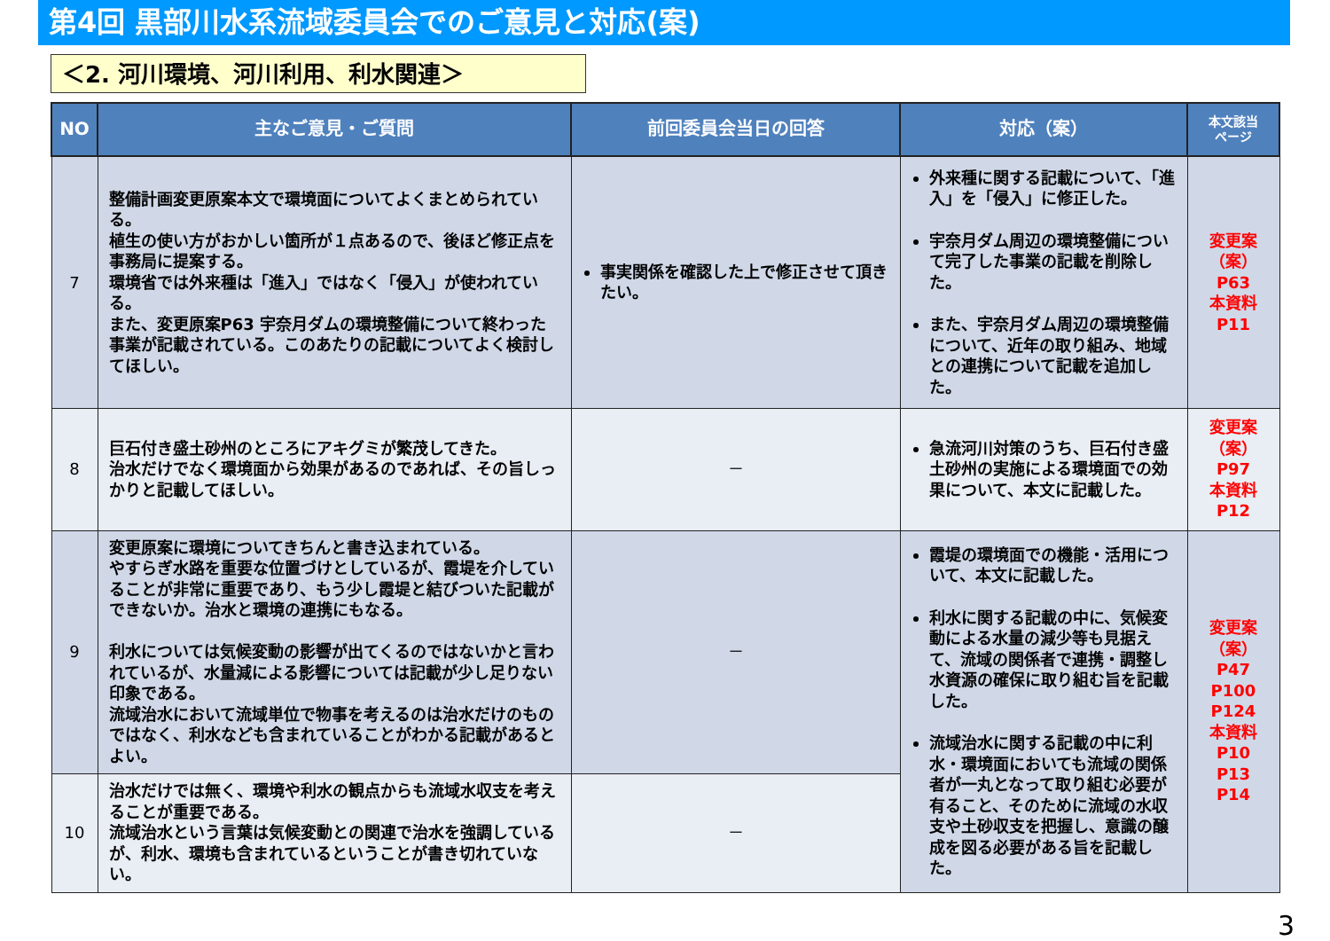第4回 黒部川水系流域委員会でのご意見と対応(案)
＜2. 河川環境、河川利用、利水関連＞
| NO | 主なご意見・ご質問 | 前回委員会当日の回答 | 対応（案） | 本文該当 ページ |
| --- | --- | --- | --- | --- |
| 7 | 整備計画変更原案本文で環境面についてよくまとめられている。 植生の使い方がおかしい箇所が１点あるので、後ほど修正点を事務局に提案する。 環境省では外来種は「進入」ではなく「侵入」が使われている。 また、変更原案P63 宇奈月ダムの環境整備について終わった事業が記載されている。このあたりの記載についてよく検討してほしい。 | 事実関係を確認した上で修正させて頂きたい。 | 外来種に関する記載について、「進入」を「侵入」に修正した。 宇奈月ダム周辺の環境整備について完了した事業の記載を削除した。 また、宇奈月ダム周辺の環境整備について、近年の取り組み、地域との連携について記載を追加した。 | 変更案 （案） P63 本資料 P11 |
| 8 | 巨石付き盛土砂州のところにアキグミが繁茂してきた。 治水だけでなく環境面から効果があるのであれば、その旨しっかりと記載してほしい。 | － | 急流河川対策のうち、巨石付き盛土砂州の実施による環境面での効果について、本文に記載した。 | 変更案 （案） P97 本資料 P12 |
| 9 | 変更原案に環境についてきちんと書き込まれている。 やすらぎ水路を重要な位置づけとしているが、霞堤を介していることが非常に重要であり、もう少し霞堤と結びついた記載ができないか。治水と環境の連携にもなる。 利水については気候変動の影響が出てくるのではないかと言われているが、水量減による影響については記載が少し足りない印象である。 流域治水において流域単位で物事を考えるのは治水だけのものではなく、利水なども含まれていることがわかる記載があるとよい。 | － | 霞堤の環境面での機能・活用について、本文に記載した。 利水に関する記載の中に、気候変動による水量の減少等も見据えて、流域の関係者で連携・調整し水資源の確保に取り組む旨を記載した。 流域治水に関する記載の中に利水・環境面においても流域の関係者が一丸となって取り組む必要が有ること、そのために流域の水収支や土砂収支を把握し、意識の醸成を図る必要がある旨を記載した。 | 変更案 （案） P47 P100 P124 本資料 P10 P13 P14 |
| 10 | 治水だけでは無く、環境や利水の観点からも流域水収支を考えることが重要である。 流域治水という言葉は気候変動との関連で治水を強調しているが、利水、環境も含まれているということが書き切れていない。 | － | | |
3